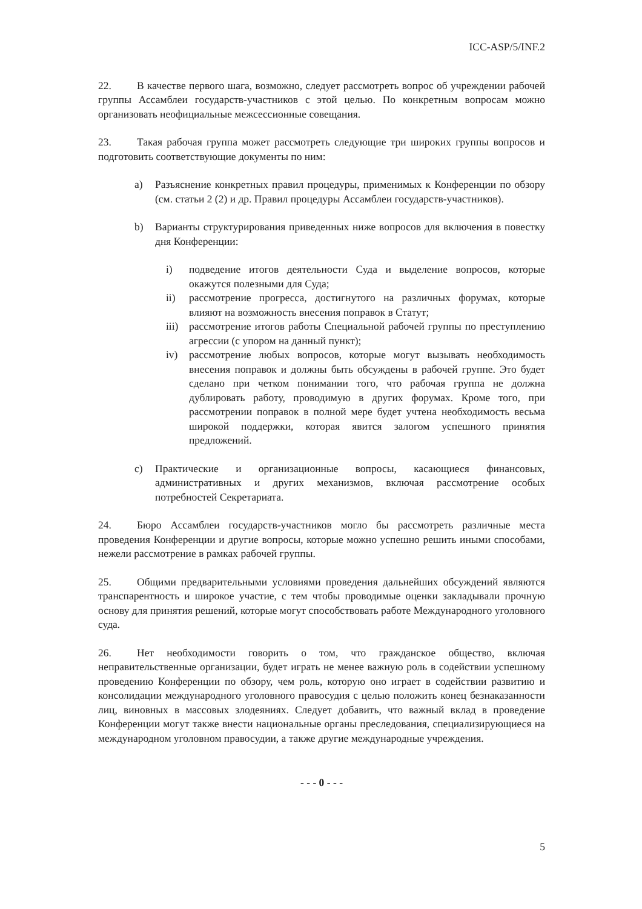ICC-ASP/5/INF.2
22. В качестве первого шага, возможно, следует рассмотреть вопрос об учреждении рабочей группы Ассамблеи государств-участников с этой целью. По конкретным вопросам можно организовать неофициальные межсессионные совещания.
23. Такая рабочая группа может рассмотреть следующие три широких группы вопросов и подготовить соответствующие документы по ним:
a) Разъяснение конкретных правил процедуры, применимых к Конференции по обзору (см. статьи 2 (2) и др. Правил процедуры Ассамблеи государств-участников).
b) Варианты структурирования приведенных ниже вопросов для включения в повестку дня Конференции:
i) подведение итогов деятельности Суда и выделение вопросов, которые окажутся полезными для Суда;
ii) рассмотрение прогресса, достигнутого на различных форумах, которые влияют на возможность внесения поправок в Статут;
iii) рассмотрение итогов работы Специальной рабочей группы по преступлению агрессии (с упором на данный пункт);
iv) рассмотрение любых вопросов, которые могут вызывать необходимость внесения поправок и должны быть обсуждены в рабочей группе. Это будет сделано при четком понимании того, что рабочая группа не должна дублировать работу, проводимую в других форумах. Кроме того, при рассмотрении поправок в полной мере будет учтена необходимость весьма широкой поддержки, которая явится залогом успешного принятия предложений.
c) Практические и организационные вопросы, касающиеся финансовых, административных и других механизмов, включая рассмотрение особых потребностей Секретариата.
24. Бюро Ассамблеи государств-участников могло бы рассмотреть различные места проведения Конференции и другие вопросы, которые можно успешно решить иными способами, нежели рассмотрение в рамках рабочей группы.
25. Общими предварительными условиями проведения дальнейших обсуждений являются транспарентность и широкое участие, с тем чтобы проводимые оценки закладывали прочную основу для принятия решений, которые могут способствовать работе Международного уголовного суда.
26. Нет необходимости говорить о том, что гражданское общество, включая неправительственные организации, будет играть не менее важную роль в содействии успешному проведению Конференции по обзору, чем роль, которую оно играет в содействии развитию и консолидации международного уголовного правосудия с целью положить конец безнаказанности лиц, виновных в массовых злодеяниях. Следует добавить, что важный вклад в проведение Конференции могут также внести национальные органы преследования, специализирующиеся на международном уголовном правосудии, а также другие международные учреждения.
- - - 0 - - -
5